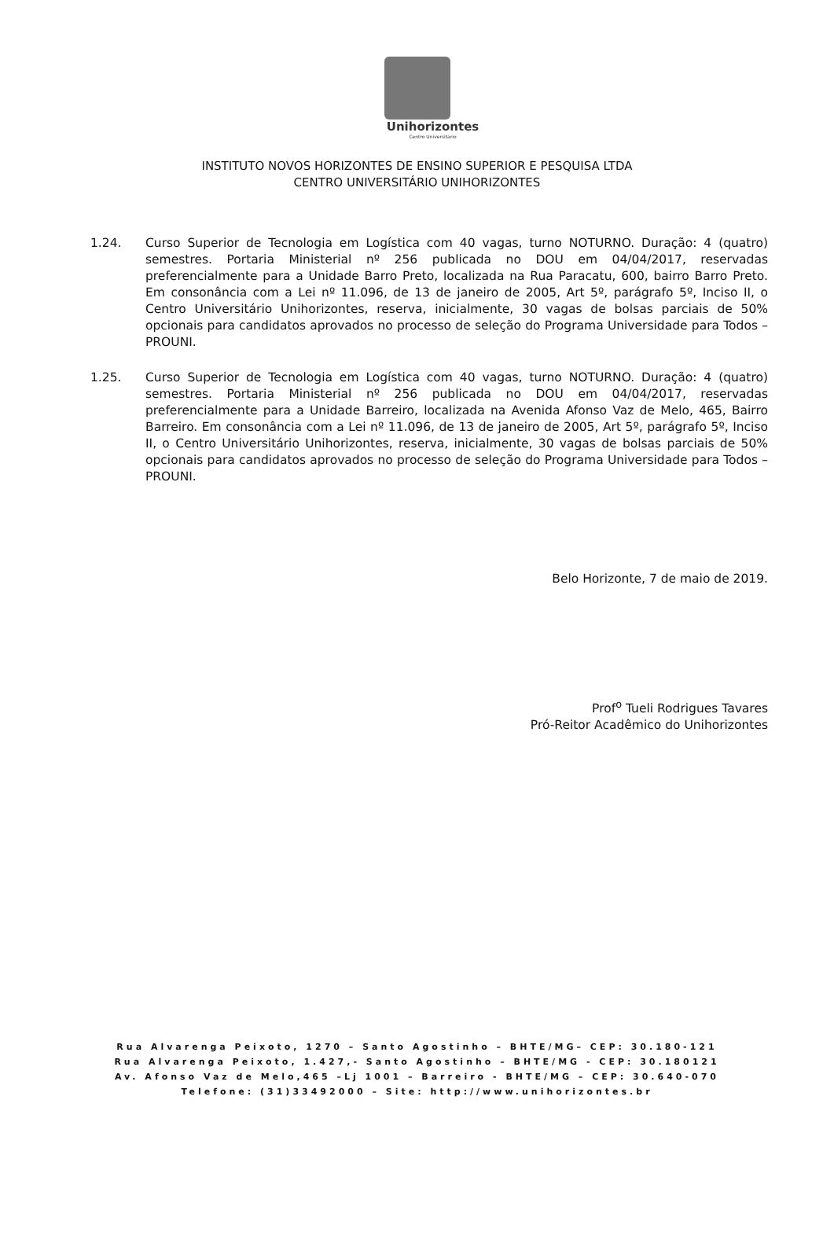Unihorizontes
Centro Universitário
INSTITUTO NOVOS HORIZONTES DE ENSINO SUPERIOR E PESQUISA LTDA
CENTRO UNIVERSITÁRIO UNIHORIZONTES
1.24. Curso Superior de Tecnologia em Logística com 40 vagas, turno NOTURNO. Duração: 4 (quatro) semestres. Portaria Ministerial nº 256 publicada no DOU em 04/04/2017, reservadas preferencialmente para a Unidade Barro Preto, localizada na Rua Paracatu, 600, bairro Barro Preto. Em consonância com a Lei nº 11.096, de 13 de janeiro de 2005, Art 5º, parágrafo 5º, Inciso II, o Centro Universitário Unihorizontes, reserva, inicialmente, 30 vagas de bolsas parciais de 50% opcionais para candidatos aprovados no processo de seleção do Programa Universidade para Todos – PROUNI.
1.25. Curso Superior de Tecnologia em Logística com 40 vagas, turno NOTURNO. Duração: 4 (quatro) semestres. Portaria Ministerial nº 256 publicada no DOU em 04/04/2017, reservadas preferencialmente para a Unidade Barreiro, localizada na Avenida Afonso Vaz de Melo, 465, Bairro Barreiro. Em consonância com a Lei nº 11.096, de 13 de janeiro de 2005, Art 5º, parágrafo 5º, Inciso II, o Centro Universitário Unihorizontes, reserva, inicialmente, 30 vagas de bolsas parciais de 50% opcionais para candidatos aprovados no processo de seleção do Programa Universidade para Todos – PROUNI.
Belo Horizonte, 7 de maio de 2019.
Prof<sup>o</sup> Tueli Rodrigues Tavares
Pró-Reitor Acadêmico do Unihorizontes
Rua Alvarenga Peixoto, 1270 – Santo Agostinho – BHTE/MG– CEP: 30.180-121
Rua Alvarenga Peixoto, 1.427,- Santo Agostinho – BHTE/MG - CEP: 30.180121
Av. Afonso Vaz de Melo,465 –Lj 1001 – Barreiro - BHTE/MG – CEP: 30.640-070
Telefone: (31)33492000 – Site: http://www.unihorizontes.br